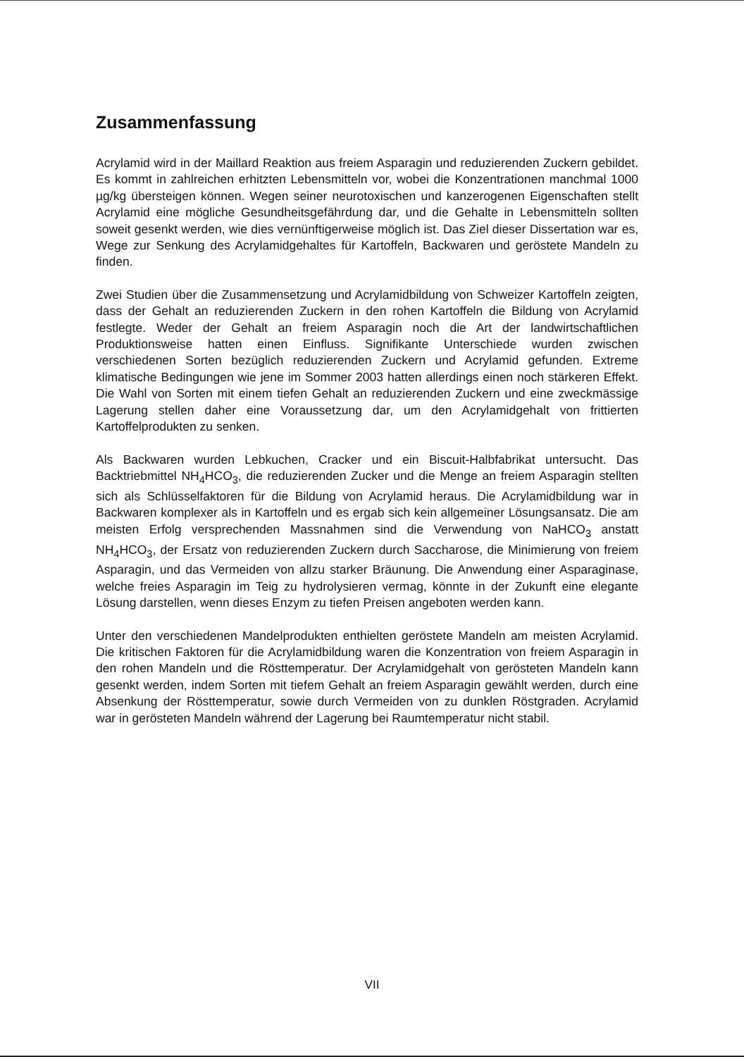Zusammenfassung
Acrylamid wird in der Maillard Reaktion aus freiem Asparagin und reduzierenden Zuckern gebildet. Es kommt in zahlreichen erhitzten Lebensmitteln vor, wobei die Konzentrationen manchmal 1000 µg/kg übersteigen können. Wegen seiner neurotoxischen und kanzerogenen Eigenschaften stellt Acrylamid eine mögliche Gesundheitsgefährdung dar, und die Gehalte in Lebensmitteln sollten soweit gesenkt werden, wie dies vernünftigerweise möglich ist. Das Ziel dieser Dissertation war es, Wege zur Senkung des Acrylamidgehaltes für Kartoffeln, Backwaren und geröstete Mandeln zu finden.
Zwei Studien über die Zusammensetzung und Acrylamidbildung von Schweizer Kartoffeln zeigten, dass der Gehalt an reduzierenden Zuckern in den rohen Kartoffeln die Bildung von Acrylamid festlegte. Weder der Gehalt an freiem Asparagin noch die Art der landwirtschaftlichen Produktionsweise hatten einen Einfluss. Signifikante Unterschiede wurden zwischen verschiedenen Sorten bezüglich reduzierenden Zuckern und Acrylamid gefunden. Extreme klimatische Bedingungen wie jene im Sommer 2003 hatten allerdings einen noch stärkeren Effekt. Die Wahl von Sorten mit einem tiefen Gehalt an reduzierenden Zuckern und eine zweckmässige Lagerung stellen daher eine Voraussetzung dar, um den Acrylamidgehalt von frittierten Kartoffelprodukten zu senken.
Als Backwaren wurden Lebkuchen, Cracker und ein Biscuit-Halbfabrikat untersucht. Das Backtriebmittel NH<sub>4</sub>HCO<sub>3</sub>, die reduzierenden Zucker und die Menge an freiem Asparagin stellten sich als Schlüsselfaktoren für die Bildung von Acrylamid heraus. Die Acrylamidbildung war in Backwaren komplexer als in Kartoffeln und es ergab sich kein allgemeiner Lösungsansatz. Die am meisten Erfolg versprechenden Massnahmen sind die Verwendung von NaHCO<sub>3</sub> anstatt NH<sub>4</sub>HCO<sub>3</sub>, der Ersatz von reduzierenden Zuckern durch Saccharose, die Minimierung von freiem Asparagin, und das Vermeiden von allzu starker Bräunung. Die Anwendung einer Asparaginase, welche freies Asparagin im Teig zu hydrolysieren vermag, könnte in der Zukunft eine elegante Lösung darstellen, wenn dieses Enzym zu tiefen Preisen angeboten werden kann.
Unter den verschiedenen Mandelprodukten enthielten geröstete Mandeln am meisten Acrylamid. Die kritischen Faktoren für die Acrylamidbildung waren die Konzentration von freiem Asparagin in den rohen Mandeln und die Rösttemperatur. Der Acrylamidgehalt von gerösteten Mandeln kann gesenkt werden, indem Sorten mit tiefem Gehalt an freiem Asparagin gewählt werden, durch eine Absenkung der Rösttemperatur, sowie durch Vermeiden von zu dunklen Röstgraden. Acrylamid war in gerösteten Mandeln während der Lagerung bei Raumtemperatur nicht stabil.
VII